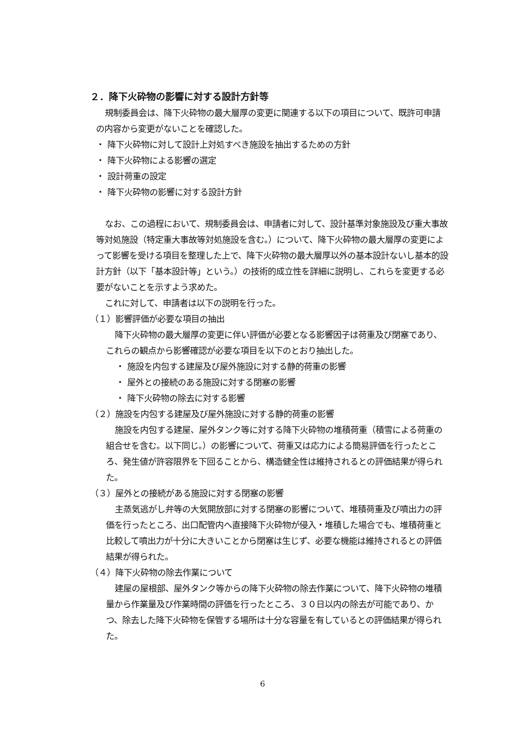２．降下火砕物の影響に対する設計方針等
規制委員会は、降下火砕物の最大層厚の変更に関連する以下の項目について、既許可申請の内容から変更がないことを確認した。
・ 降下火砕物に対して設計上対処すべき施設を抽出するための方針
・ 降下火砕物による影響の選定
・ 設計荷重の設定
・ 降下火砕物の影響に対する設計方針
なお、この過程において、規制委員会は、申請者に対して、設計基準対象施設及び重大事故等対処施設（特定重大事故等対処施設を含む。）について、降下火砕物の最大層厚の変更によって影響を受ける項目を整理した上で、降下火砕物の最大層厚以外の基本設計ないし基本的設計方針（以下「基本設計等」という。）の技術的成立性を詳細に説明し、これらを変更する必要がないことを示すよう求めた。
これに対して、申請者は以下の説明を行った。
（１）影響評価が必要な項目の抽出
降下火砕物の最大層厚の変更に伴い評価が必要となる影響因子は荷重及び閉塞であり、これらの観点から影響確認が必要な項目を以下のとおり抽出した。
・ 施設を内包する建屋及び屋外施設に対する静的荷重の影響
・ 屋外との接続のある施設に対する閉塞の影響
・ 降下火砕物の除去に対する影響
（２）施設を内包する建屋及び屋外施設に対する静的荷重の影響
施設を内包する建屋、屋外タンク等に対する降下火砕物の堆積荷重（積雪による荷重の組合せを含む。以下同じ。）の影響について、荷重又は応力による簡易評価を行ったところ、発生値が許容限界を下回ることから、構造健全性は維持されるとの評価結果が得られた。
（３）屋外との接続がある施設に対する閉塞の影響
主蒸気逃がし弁等の大気開放部に対する閉塞の影響について、堆積荷重及び噴出力の評価を行ったところ、出口配管内へ直接降下火砕物が侵入・堆積した場合でも、堆積荷重と比較して噴出力が十分に大きいことから閉塞は生じず、必要な機能は維持されるとの評価結果が得られた。
（４）降下火砕物の除去作業について
建屋の屋根部、屋外タンク等からの降下火砕物の除去作業について、降下火砕物の堆積量から作業量及び作業時間の評価を行ったところ、３０日以内の除去が可能であり、かつ、除去した降下火砕物を保管する場所は十分な容量を有しているとの評価結果が得られた。
6